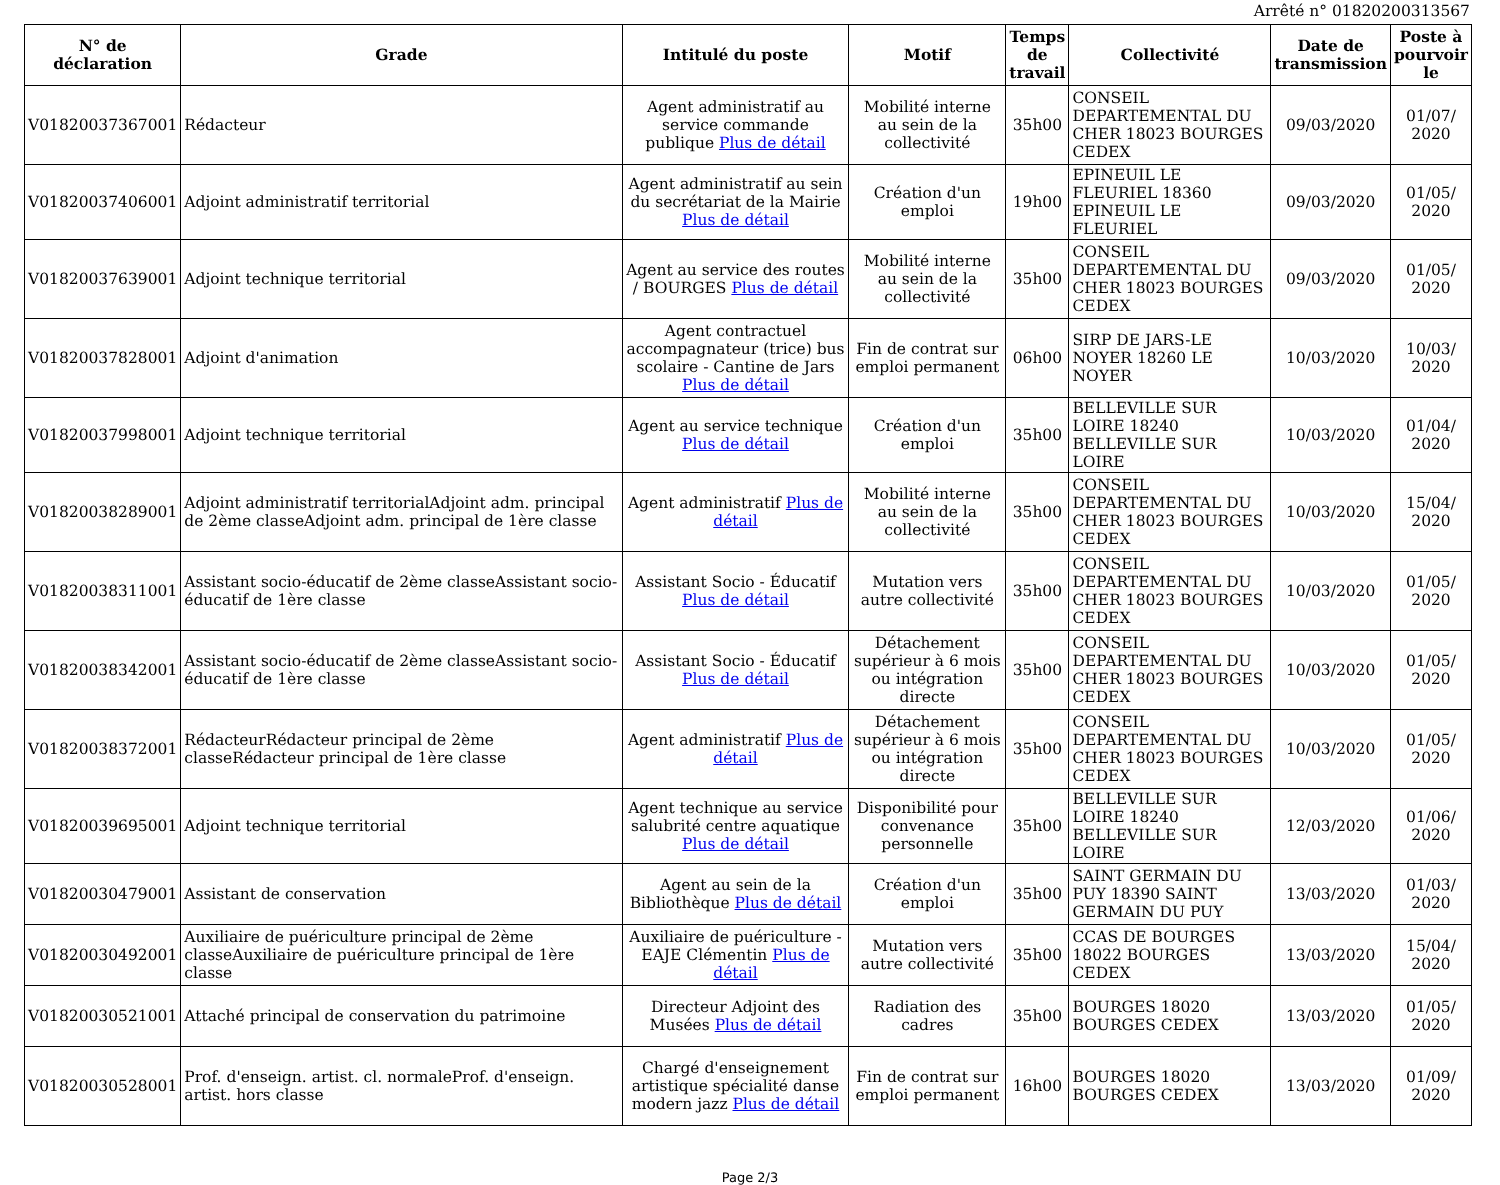Arrêté n° 01820200313567
| N° de déclaration | Grade | Intitulé du poste | Motif | Temps de travail | Collectivité | Date de transmission | Poste à pourvoir le |
| --- | --- | --- | --- | --- | --- | --- | --- |
| V01820037367001 | Rédacteur | Agent administratif au service commande publique Plus de détail | Mobilité interne au sein de la collectivité | 35h00 | CONSEIL DEPARTEMENTAL DU CHER 18023 BOURGES CEDEX | 09/03/2020 | 01/07/ 2020 |
| V01820037406001 | Adjoint administratif territorial | Agent administratif au sein du secrétariat de la Mairie Plus de détail | Création d'un emploi | 19h00 | EPINEUIL LE FLEURIEL 18360 EPINEUIL LE FLEURIEL | 09/03/2020 | 01/05/ 2020 |
| V01820037639001 | Adjoint technique territorial | Agent au service des routes / BOURGES Plus de détail | Mobilité interne au sein de la collectivité | 35h00 | CONSEIL DEPARTEMENTAL DU CHER 18023 BOURGES CEDEX | 09/03/2020 | 01/05/ 2020 |
| V01820037828001 | Adjoint d'animation | Agent contractuel accompagnateur (trice) bus scolaire - Cantine de Jars Plus de détail | Fin de contrat sur emploi permanent | 06h00 | SIRP DE JARS-LE NOYER 18260 LE NOYER | 10/03/2020 | 10/03/ 2020 |
| V01820037998001 | Adjoint technique territorial | Agent au service technique Plus de détail | Création d'un emploi | 35h00 | BELLEVILLE SUR LOIRE 18240 BELLEVILLE SUR LOIRE | 10/03/2020 | 01/04/ 2020 |
| V01820038289001 | Adjoint administratif territorialAdjoint adm. principal de 2ème classeAdjoint adm. principal de 1ère classe | Agent administratif Plus de détail | Mobilité interne au sein de la collectivité | 35h00 | CONSEIL DEPARTEMENTAL DU CHER 18023 BOURGES CEDEX | 10/03/2020 | 15/04/ 2020 |
| V01820038311001 | Assistant socio-éducatif de 2ème classeAssistant socio-éducatif de 1ère classe | Assistant Socio - Éducatif Plus de détail | Mutation vers autre collectivité | 35h00 | CONSEIL DEPARTEMENTAL DU CHER 18023 BOURGES CEDEX | 10/03/2020 | 01/05/ 2020 |
| V01820038342001 | Assistant socio-éducatif de 2ème classeAssistant socio-éducatif de 1ère classe | Assistant Socio - Éducatif Plus de détail | Détachement supérieur à 6 mois ou intégration directe | 35h00 | CONSEIL DEPARTEMENTAL DU CHER 18023 BOURGES CEDEX | 10/03/2020 | 01/05/ 2020 |
| V01820038372001 | RédacteurRédacteur principal de 2ème classeRédacteur principal de 1ère classe | Agent administratif Plus de détail | Détachement supérieur à 6 mois ou intégration directe | 35h00 | CONSEIL DEPARTEMENTAL DU CHER 18023 BOURGES CEDEX | 10/03/2020 | 01/05/ 2020 |
| V01820039695001 | Adjoint technique territorial | Agent technique au service salubrité centre aquatique Plus de détail | Disponibilité pour convenance personnelle | 35h00 | BELLEVILLE SUR LOIRE 18240 BELLEVILLE SUR LOIRE | 12/03/2020 | 01/06/ 2020 |
| V01820030479001 | Assistant de conservation | Agent au sein de la Bibliothèque Plus de détail | Création d'un emploi | 35h00 | SAINT GERMAIN DU PUY 18390 SAINT GERMAIN DU PUY | 13/03/2020 | 01/03/ 2020 |
| V01820030492001 | Auxiliaire de puériculture principal de 2ème classeAuxiliaire de puériculture principal de 1ère classe | Auxiliaire de puériculture - EAJE Clémentin Plus de détail | Mutation vers autre collectivité | 35h00 | CCAS DE BOURGES 18022 BOURGES CEDEX | 13/03/2020 | 15/04/ 2020 |
| V01820030521001 | Attaché principal de conservation du patrimoine | Directeur Adjoint des Musées Plus de détail | Radiation des cadres | 35h00 | BOURGES 18020 BOURGES CEDEX | 13/03/2020 | 01/05/ 2020 |
| V01820030528001 | Prof. d'enseign. artist. cl. normaleProf. d'enseign. artist. hors classe | Chargé d'enseignement artistique spécialité danse modern jazz Plus de détail | Fin de contrat sur emploi permanent | 16h00 | BOURGES 18020 BOURGES CEDEX | 13/03/2020 | 01/09/ 2020 |
Page 2/3